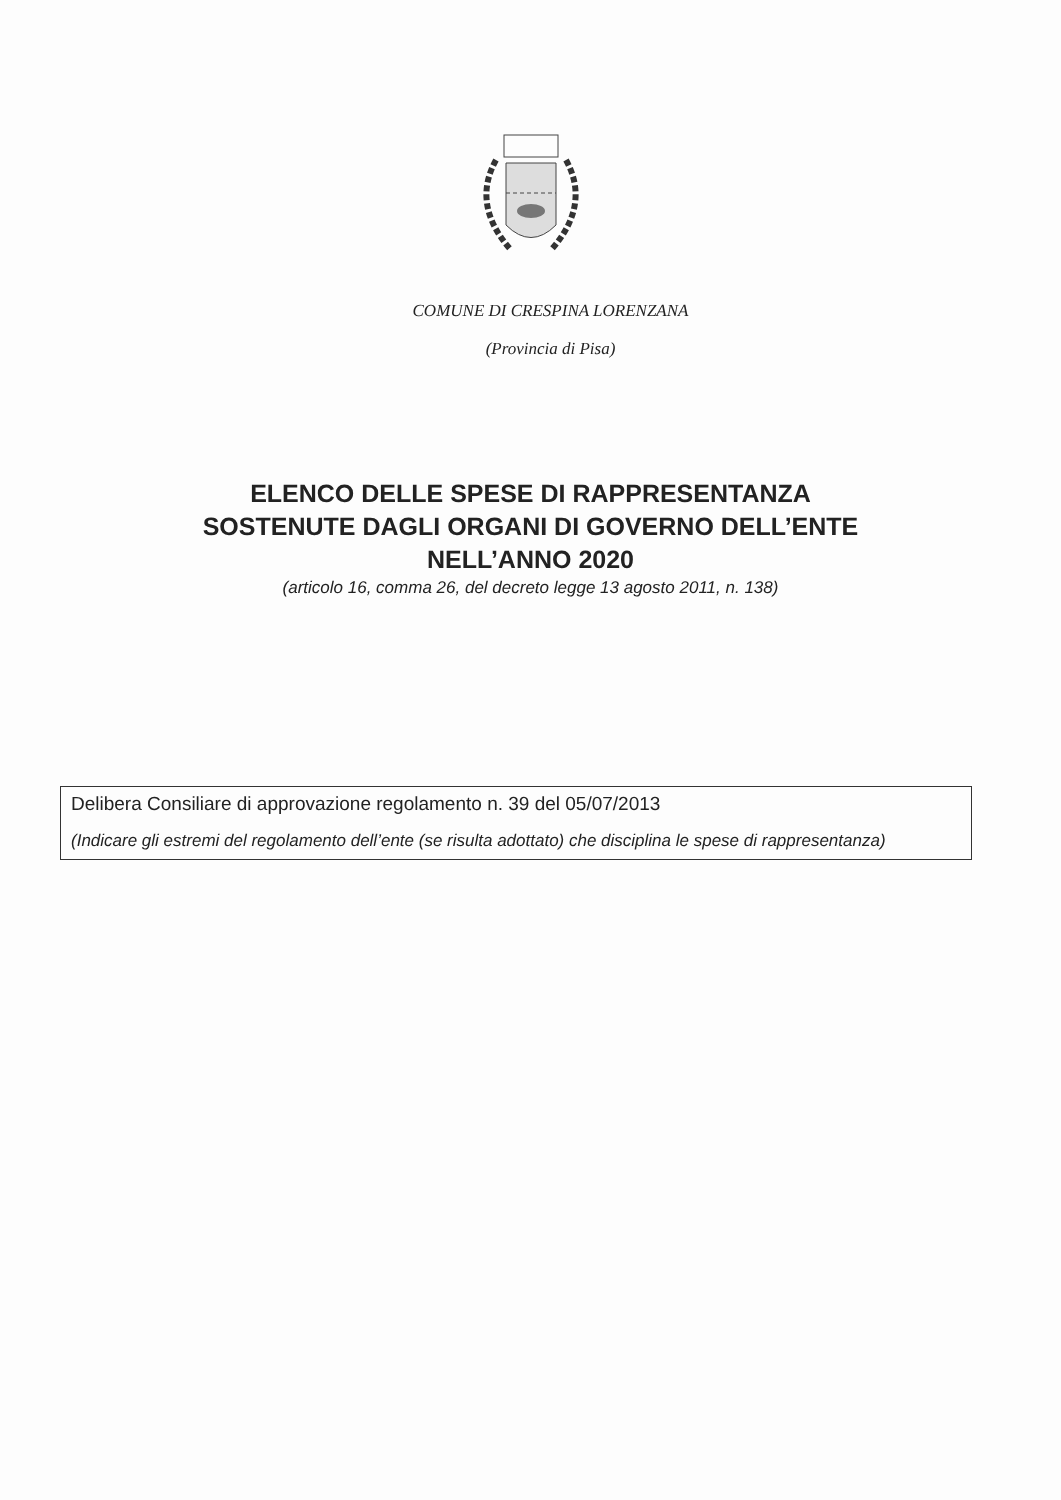COMUNE DI CRESPINA LORENZANA
(Provincia di Pisa)
ELENCO DELLE SPESE DI RAPPRESENTANZA
SOSTENUTE DAGLI ORGANI DI GOVERNO DELL’ENTE
NELL’ANNO 2020
(articolo 16, comma 26, del decreto legge 13 agosto 2011, n. 138)
Delibera Consiliare di approvazione regolamento n. 39 del 05/07/2013
(Indicare gli estremi del regolamento dell’ente (se risulta adottato) che disciplina le spese di rappresentanza)